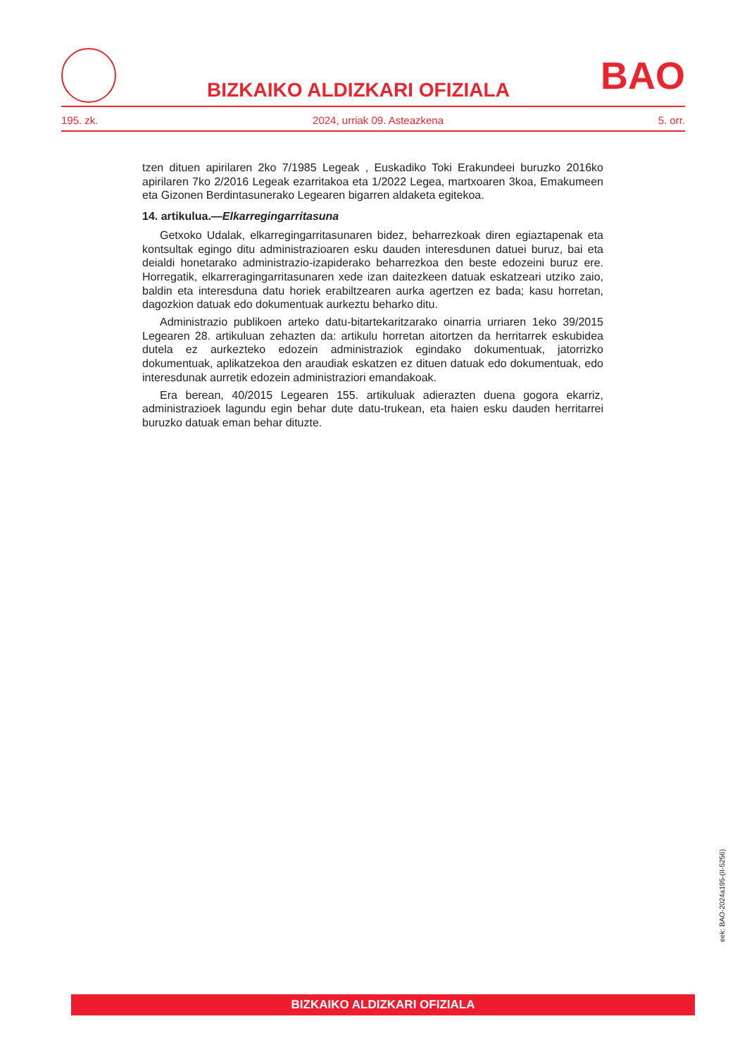BIZKAIKO ALDIZKARI OFIZIALA
BAO
195. zk. 2024, urriak 09. Asteazkena 5. orr.
tzen dituen apirilaren 2ko 7/1985 Legeak , Euskadiko Toki Erakundeei buruzko 2016ko apirilaren 7ko 2/2016 Legeak ezarritakoa eta 1/2022 Legea, martxoaren 3koa, Emakumeen eta Gizonen Berdintasunerako Legearen bigarren aldaketa egitekoa.
14. artikulua.—Elkarregingarritasuna
Getxoko Udalak, elkarregingarritasunaren bidez, beharrezkoak diren egiaztapenak eta kontsultak egingo ditu administrazioaren esku dauden interesdunen datuei buruz, bai eta deialdi honetarako administrazio-izapiderako beharrezkoa den beste edozeini buruz ere. Horregatik, elkarreragingarritasunaren xede izan daitezkeen datuak eskatzeari utziko zaio, baldin eta interesduna datu horiek erabiltzearen aurka agertzen ez bada; kasu horretan, dagozkion datuak edo dokumentuak aurkeztu beharko ditu.
Administrazio publikoen arteko datu-bitartekaritzarako oinarria urriaren 1eko 39/2015 Legearen 28. artikuluan zehazten da: artikulu horretan aitortzen da herritarrek eskubidea dutela ez aurkezteko edozein administraziok egindako dokumentuak, jatorrizko dokumentuak, aplikatzekoa den araudiak eskatzen ez dituen datuak edo dokumentuak, edo interesdunak aurretik edozein administraziori emandakoak.
Era berean, 40/2015 Legearen 155. artikuluak adierazten duena gogora ekarriz, administrazioek lagundu egin behar dute datu-trukean, eta haien esku dauden herritarrei buruzko datuak eman behar dituzte.
eek: BAO-2024a195-(II-5256)
BIZKAIKO ALDIZKARI OFIZIALA